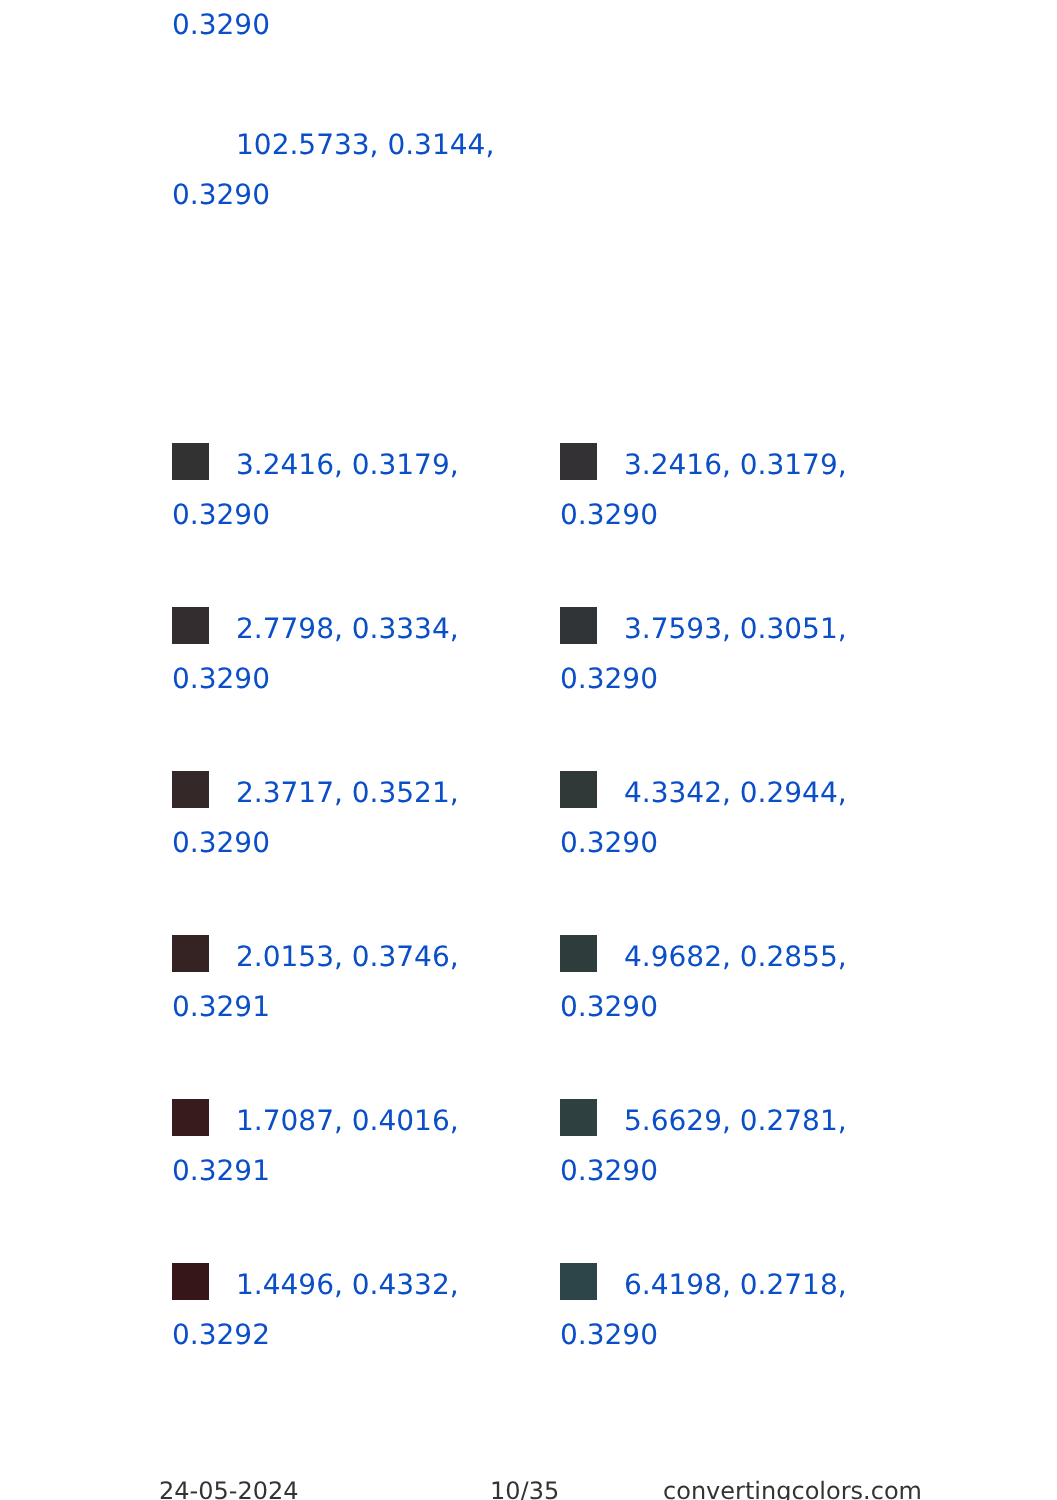0.3290
102.5733, 0.3144,
0.3290
3.2416, 0.3179, 0.3290
3.2416, 0.3179, 0.3290
2.7798, 0.3334, 0.3290
3.7593, 0.3051, 0.3290
2.3717, 0.3521, 0.3290
4.3342, 0.2944, 0.3290
2.0153, 0.3746, 0.3291
4.9682, 0.2855, 0.3290
1.7087, 0.4016, 0.3291
5.6629, 0.2781, 0.3290
1.4496, 0.4332, 0.3292
6.4198, 0.2718, 0.3290
24-05-2024 10/35 convertingcolors.com